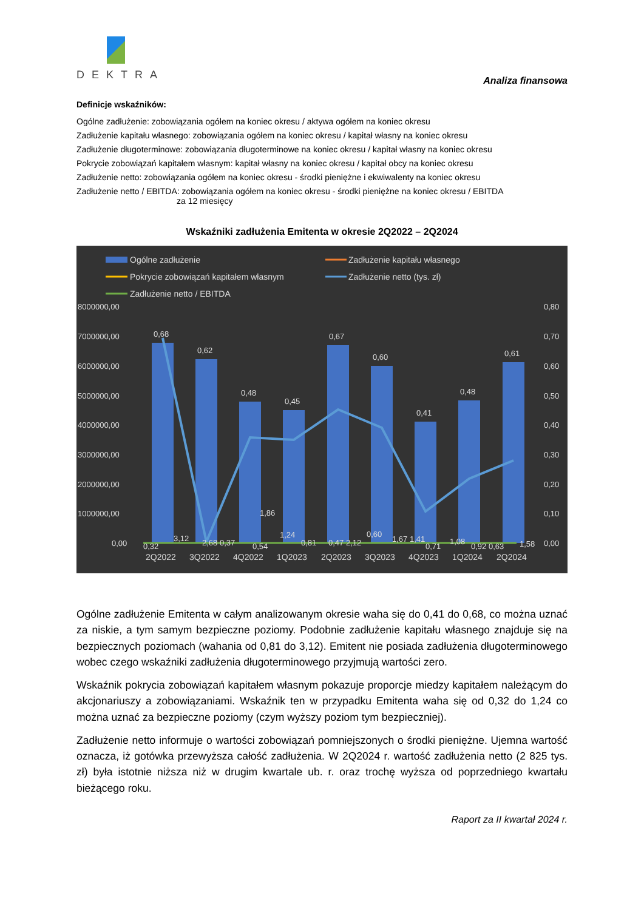DEKTRA
Analiza finansowa
Definicje wskaźników:
Ogólne zadłużenie: zobowiązania ogółem na koniec okresu / aktywa ogółem na koniec okresu
Zadłużenie kapitału własnego: zobowiązania ogółem na koniec okresu / kapitał własny na koniec okresu
Zadłużenie długoterminowe: zobowiązania długoterminowe na koniec okresu / kapitał własny na koniec okresu
Pokrycie zobowiązań kapitałem własnym: kapitał własny na koniec okresu / kapitał obcy na koniec okresu
Zadłużenie netto: zobowiązania ogółem na koniec okresu - środki pieniężne i ekwiwalenty na koniec okresu
Zadłużenie netto / EBITDA: zobowiązania ogółem na koniec okresu - środki pieniężne na koniec okresu / EBITDA
za 12 miesięcy
Wskaźniki zadłużenia Emitenta w okresie 2Q2022 – 2Q2024
Ogólne zadłużenie
Zadłużenie kapitału własnego
Pokrycie zobowiązań kapitałem własnym
Zadłużenie netto (tys. zł)
Zadłużenie netto / EBITDA
8000000,00
7000000,00
6000000,00
5000000,00
4000000,00
3000000,00
2000000,00
1000000,00
0,00
0,80
0,70
0,60
0,50
0,40
0,30
0,20
0,10
0,00
0,68
0,62
0,48
0,45
0,67
0,60
0,41
0,48
0,61
0,32
3,12
2,68 0,37
1,86
0,54
1,24
0,81
0,47 2,12
0,60
1,67 1,41
0,71
1,08
0,92 0,63
1,58
2Q2022
3Q2022
4Q2022
1Q2023
2Q2023
3Q2023
4Q2023
1Q2024
2Q2024
Ogólne zadłużenie Emitenta w całym analizowanym okresie waha się do 0,41 do 0,68, co można uznać za niskie, a tym samym bezpieczne poziomy. Podobnie zadłużenie kapitału własnego znajduje się na bezpiecznych poziomach (wahania od 0,81 do 3,12). Emitent nie posiada zadłużenia długoterminowego wobec czego wskaźniki zadłużenia długoterminowego przyjmują wartości zero.
Wskaźnik pokrycia zobowiązań kapitałem własnym pokazuje proporcje miedzy kapitałem należącym do akcjonariuszy a zobowiązaniami. Wskaźnik ten w przypadku Emitenta waha się od 0,32 do 1,24 co można uznać za bezpieczne poziomy (czym wyższy poziom tym bezpieczniej).
Zadłużenie netto informuje o wartości zobowiązań pomniejszonych o środki pieniężne. Ujemna wartość oznacza, iż gotówka przewyższa całość zadłużenia. W 2Q2024 r. wartość zadłużenia netto (2 825 tys. zł) była istotnie niższa niż w drugim kwartale ub. r. oraz trochę wyższa od poprzedniego kwartału bieżącego roku.
Raport za II kwartał 2024 r.